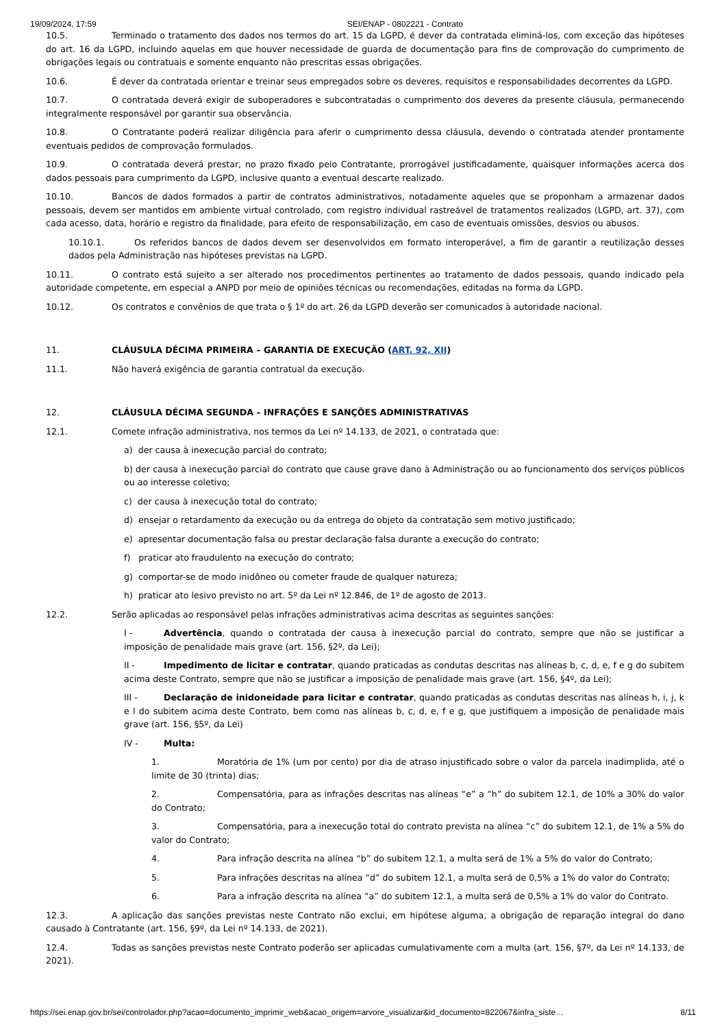19/09/2024, 17:59 SEI/ENAP - 0802221 - Contrato
10.5. Terminado o tratamento dos dados nos termos do art. 15 da LGPD, é dever da contratada eliminá-los, com exceção das hipóteses do art. 16 da LGPD, incluindo aquelas em que houver necessidade de guarda de documentação para fins de comprovação do cumprimento de obrigações legais ou contratuais e somente enquanto não prescritas essas obrigações.
10.6. É dever da contratada orientar e treinar seus empregados sobre os deveres, requisitos e responsabilidades decorrentes da LGPD.
10.7. O contratada deverá exigir de suboperadores e subcontratadas o cumprimento dos deveres da presente cláusula, permanecendo integralmente responsável por garantir sua observância.
10.8. O Contratante poderá realizar diligência para aferir o cumprimento dessa cláusula, devendo o contratada atender prontamente eventuais pedidos de comprovação formulados.
10.9. O contratada deverá prestar, no prazo fixado pelo Contratante, prorrogável justificadamente, quaisquer informações acerca dos dados pessoais para cumprimento da LGPD, inclusive quanto a eventual descarte realizado.
10.10. Bancos de dados formados a partir de contratos administrativos, notadamente aqueles que se proponham a armazenar dados pessoais, devem ser mantidos em ambiente virtual controlado, com registro individual rastreável de tratamentos realizados (LGPD, art. 37), com cada acesso, data, horário e registro da finalidade, para efeito de responsabilização, em caso de eventuais omissões, desvios ou abusos.
10.10.1. Os referidos bancos de dados devem ser desenvolvidos em formato interoperável, a fim de garantir a reutilização desses dados pela Administração nas hipóteses previstas na LGPD.
10.11. O contrato está sujeito a ser alterado nos procedimentos pertinentes ao tratamento de dados pessoais, quando indicado pela autoridade competente, em especial a ANPD por meio de opiniões técnicas ou recomendações, editadas na forma da LGPD.
10.12. Os contratos e convênios de que trata o § 1º do art. 26 da LGPD deverão ser comunicados à autoridade nacional.
11. CLÁUSULA DÉCIMA PRIMEIRA – GARANTIA DE EXECUÇÃO (ART. 92, XII)
11.1. Não haverá exigência de garantia contratual da execução.
12. CLÁUSULA DÉCIMA SEGUNDA – INFRAÇÕES E SANÇÕES ADMINISTRATIVAS
12.1. Comete infração administrativa, nos termos da Lei nº 14.133, de 2021, o contratada que:
a) der causa à inexecução parcial do contrato;
b) der causa à inexecução parcial do contrato que cause grave dano à Administração ou ao funcionamento dos serviços públicos ou ao interesse coletivo;
c) der causa à inexecução total do contrato;
d) ensejar o retardamento da execução ou da entrega do objeto da contratação sem motivo justificado;
e) apresentar documentação falsa ou prestar declaração falsa durante a execução do contrato;
f) praticar ato fraudulento na execução do contrato;
g) comportar-se de modo inidôneo ou cometer fraude de qualquer natureza;
h) praticar ato lesivo previsto no art. 5º da Lei nº 12.846, de 1º de agosto de 2013.
12.2. Serão aplicadas ao responsável pelas infrações administrativas acima descritas as seguintes sanções:
I - Advertência, quando o contratada der causa à inexecução parcial do contrato, sempre que não se justificar a imposição de penalidade mais grave (art. 156, §2º, da Lei);
II - Impedimento de licitar e contratar, quando praticadas as condutas descritas nas alíneas b, c, d, e, f e g do subitem acima deste Contrato, sempre que não se justificar a imposição de penalidade mais grave (art. 156, §4º, da Lei);
III - Declaração de inidoneidade para licitar e contratar, quando praticadas as condutas descritas nas alíneas h, i, j, k e l do subitem acima deste Contrato, bem como nas alíneas b, c, d, e, f e g, que justifiquem a imposição de penalidade mais grave (art. 156, §5º, da Lei)
IV - Multa:
1. Moratória de 1% (um por cento) por dia de atraso injustificado sobre o valor da parcela inadimplida, até o limite de 30 (trinta) dias;
2. Compensatória, para as infrações descritas nas alíneas “e” a “h” do subitem 12.1, de 10% a 30% do valor do Contrato;
3. Compensatória, para a inexecução total do contrato prevista na alínea “c” do subitem 12.1, de 1% a 5% do valor do Contrato;
4. Para infração descrita na alínea “b” do subitem 12.1, a multa será de 1% a 5% do valor do Contrato;
5. Para infrações descritas na alínea “d” do subitem 12.1, a multa será de 0,5% a 1% do valor do Contrato;
6. Para a infração descrita na alínea “a” do subitem 12.1, a multa será de 0,5% a 1% do valor do Contrato.
12.3. A aplicação das sanções previstas neste Contrato não exclui, em hipótese alguma, a obrigação de reparação integral do dano causado à Contratante (art. 156, §9º, da Lei nº 14.133, de 2021).
12.4. Todas as sanções previstas neste Contrato poderão ser aplicadas cumulativamente com a multa (art. 156, §7º, da Lei nº 14.133, de 2021).
https://sei.enap.gov.br/sei/controlador.php?acao=documento_imprimir_web&acao_origem=arvore_visualizar&id_documento=822067&infra_siste… 8/11